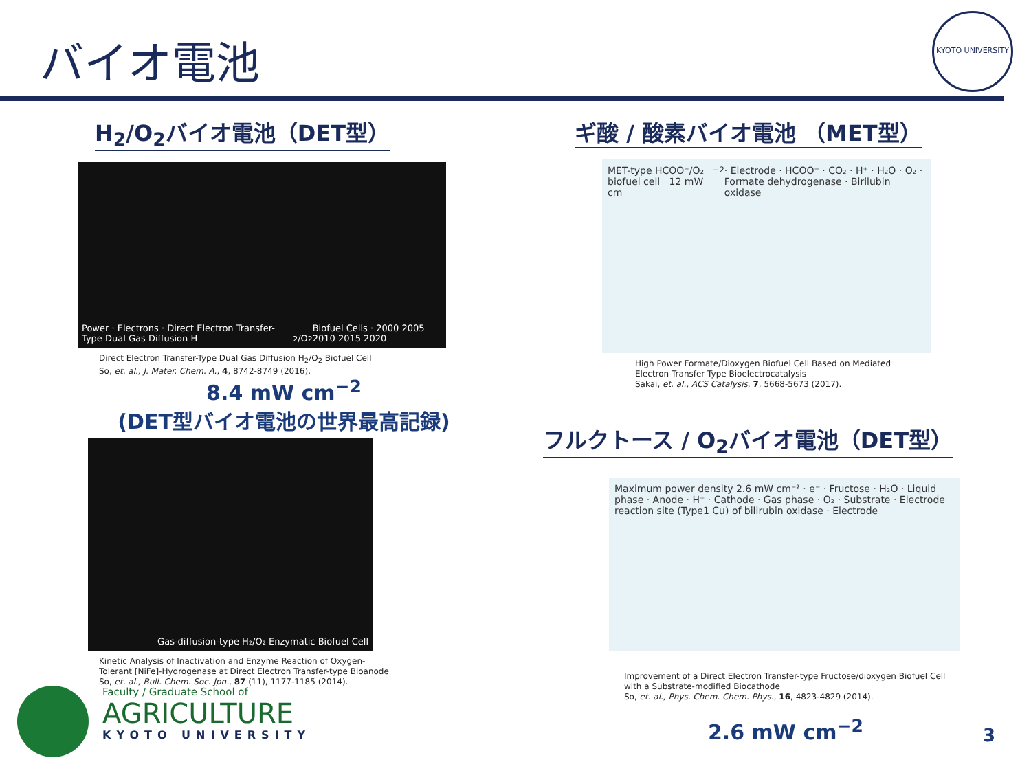バイオ電池
KYOTO UNIVERSITY
H<sub>2</sub>/O<sub>2</sub>バイオ電池（DET型）
Power · Electrons · Direct Electron Transfer-Type Dual Gas Diffusion H<sub>2</sub>/O<sub>2</sub> Biofuel Cells · 2000 2005 2010 2015 2020
Direct Electron Transfer-Type Dual Gas Diffusion H<sub>2</sub>/O<sub>2</sub> Biofuel Cell
So, et. al., J. Mater. Chem. A., 4, 8742-8749 (2016).
8.4 mW cm<sup>−2</sup>
(DET型バイオ電池の世界最高記録)
Gas-diffusion-type H₂/O₂ Enzymatic Biofuel Cell
Kinetic Analysis of Inactivation and Enzyme Reaction of Oxygen-Tolerant [NiFe]-Hydrogenase at Direct Electron Transfer-type Bioanode
So, et. al., Bull. Chem. Soc. Jpn., 87 (11), 1177-1185 (2014).
ギ酸 / 酸素バイオ電池 （MET型）
MET-type HCOO⁻/O₂ biofuel cell 12 mW cm<sup>−2</sup> · Electrode · HCOO⁻ · CO₂ · H⁺ · H₂O · O₂ · Formate dehydrogenase · Birilubin oxidase
High Power Formate/Dioxygen Biofuel Cell Based on Mediated Electron Transfer Type Bioelectrocatalysis
Sakai, et. al., ACS Catalysis, 7, 5668-5673 (2017).
フルクトース / O<sub>2</sub>バイオ電池（DET型）
Maximum power density 2.6 mW cm⁻² · e⁻ · Fructose · H₂O · Liquid phase · Anode · H⁺ · Cathode · Gas phase · O₂ · Substrate · Electrode reaction site (Type1 Cu) of bilirubin oxidase · Electrode
Improvement of a Direct Electron Transfer-type Fructose/dioxygen Biofuel Cell with a Substrate-modified Biocathode
So, et. al., Phys. Chem. Chem. Phys., 16, 4823-4829 (2014).
2.6 mW cm<sup>−2</sup>
Faculty / Graduate School of
AGRICULTURE
KYOTO UNIVERSITY
3